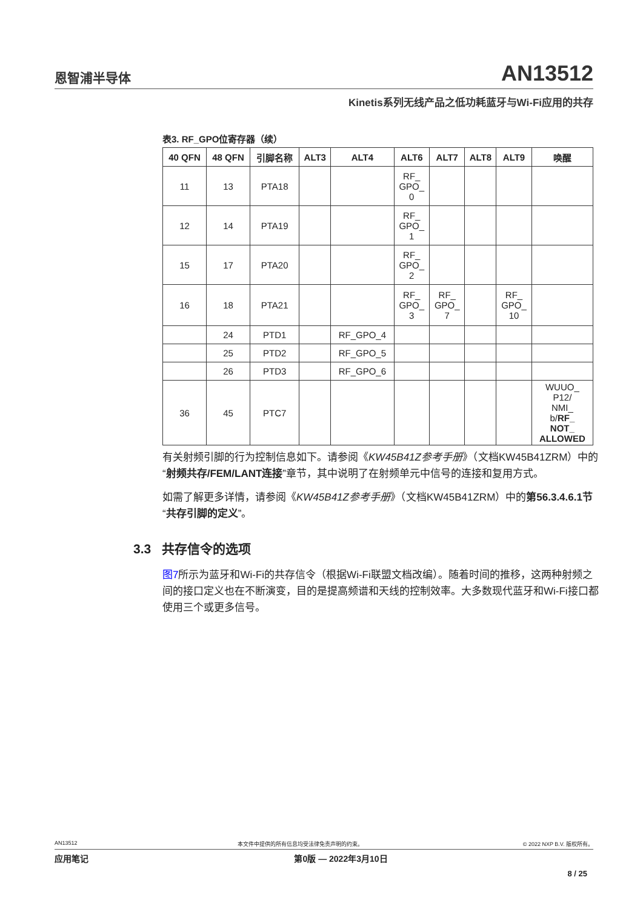恩智浦半导体 AN13512
Kinetis系列无线产品之低功耗蓝牙与Wi-Fi应用的共存
表3. RF_GPO位寄存器（续）
| 40 QFN | 48 QFN | 引脚名称 | ALT3 | ALT4 | ALT6 | ALT7 | ALT8 | ALT9 | 唤醒 |
| --- | --- | --- | --- | --- | --- | --- | --- | --- | --- |
| 11 | 13 | PTA18 | | | RF_ GPO_ 0 | | | | |
| 12 | 14 | PTA19 | | | RF_ GPO_ 1 | | | | |
| 15 | 17 | PTA20 | | | RF_ GPO_ 2 | | | | |
| 16 | 18 | PTA21 | | | RF_ GPO_ 3 | RF_ GPO_ 7 | | RF_ GPO_ 10 | |
| | 24 | PTD1 | | RF_GPO_4 | | | | | |
| | 25 | PTD2 | | RF_GPO_5 | | | | | |
| | 26 | PTD3 | | RF_GPO_6 | | | | | |
| 36 | 45 | PTC7 | | | | | | | WUUO_ P12/ NMI_ b/ RF_ NOT_ ALLOWED |
有关射频引脚的行为控制信息如下。请参阅《KW45B41Z参考手册》（文档KW45B41ZRM）中的“射频共存/FEM/LANT连接”章节，其中说明了在射频单元中信号的连接和复用方式。
如需了解更多详情，请参阅《KW45B41Z参考手册》（文档KW45B41ZRM）中的第56.3.4.6.1节“共存引脚的定义”。
3.3 共存信令的选项
图7所示为蓝牙和Wi-Fi的共存信令（根据Wi-Fi联盟文档改编）。随着时间的推移，这两种射频之间的接口定义也在不断演变，目的是提高频谱和天线的控制效率。大多数现代蓝牙和Wi-Fi接口都使用三个或更多信号。
AN13512 本文件中提供的所有信息均受法律免责声明的约束。 © 2022 NXP B.V. 版权所有。
应用笔记 第0版 — 2022年3月10日
8 / 25